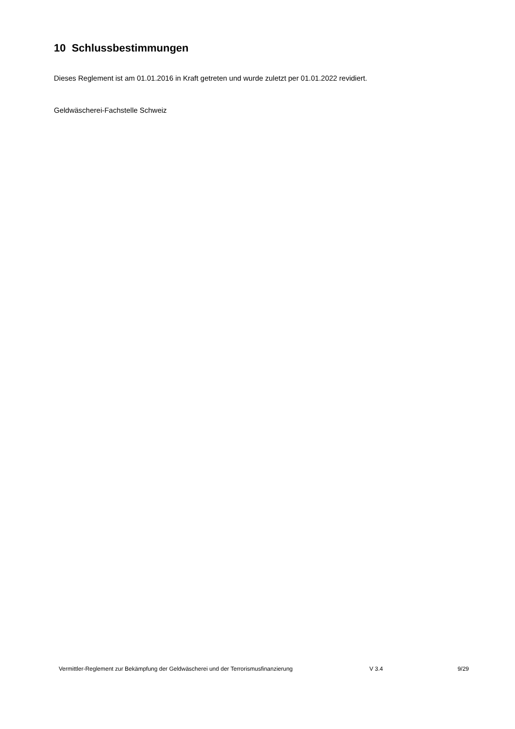10 Schlussbestimmungen
Dieses Reglement ist am 01.01.2016 in Kraft getreten und wurde zuletzt per 01.01.2022 revidiert.
Geldwäscherei-Fachstelle Schweiz
Vermittler-Reglement zur Bekämpfung der Geldwäscherei und der Terrorismusfinanzierung V 3.4 9/29